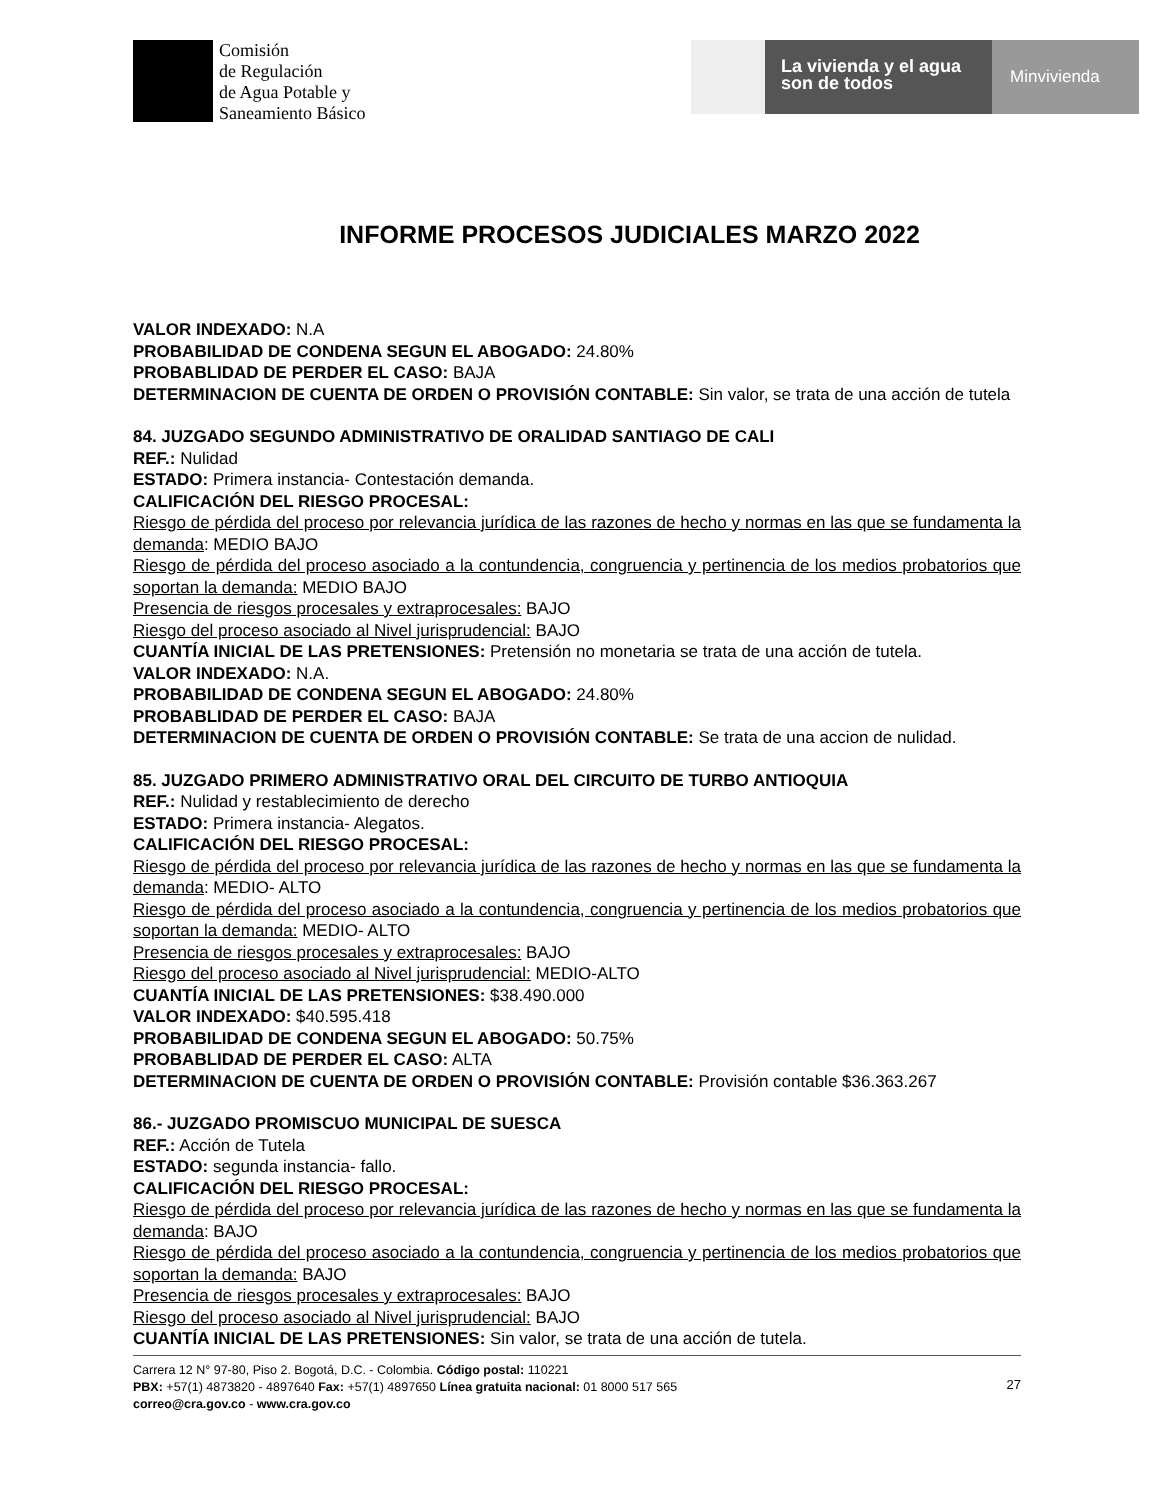Comisión
de Regulación
de Agua Potable y
Saneamiento Básico
La vivienda y el agua son de todos
Minvivienda
INFORME PROCESOS JUDICIALES MARZO 2022
VALOR INDEXADO: N.A
PROBABILIDAD DE CONDENA SEGUN EL ABOGADO: 24.80%
PROBABLIDAD DE PERDER EL CASO: BAJA
DETERMINACION DE CUENTA DE ORDEN O PROVISIÓN CONTABLE: Sin valor, se trata de una acción de tutela
84. JUZGADO SEGUNDO ADMINISTRATIVO DE ORALIDAD SANTIAGO DE CALI
REF.: Nulidad
ESTADO: Primera instancia- Contestación demanda.
CALIFICACIÓN DEL RIESGO PROCESAL:
Riesgo de pérdida del proceso por relevancia jurídica de las razones de hecho y normas en las que se fundamenta la demanda: MEDIO BAJO
Riesgo de pérdida del proceso asociado a la contundencia, congruencia y pertinencia de los medios probatorios que soportan la demanda: MEDIO BAJO
Presencia de riesgos procesales y extraprocesales: BAJO
Riesgo del proceso asociado al Nivel jurisprudencial: BAJO
CUANTÍA INICIAL DE LAS PRETENSIONES: Pretensión no monetaria se trata de una acción de tutela.
VALOR INDEXADO: N.A.
PROBABILIDAD DE CONDENA SEGUN EL ABOGADO: 24.80%
PROBABLIDAD DE PERDER EL CASO: BAJA
DETERMINACION DE CUENTA DE ORDEN O PROVISIÓN CONTABLE: Se trata de una accion de nulidad.
85. JUZGADO PRIMERO ADMINISTRATIVO ORAL DEL CIRCUITO DE TURBO ANTIOQUIA
REF.: Nulidad y restablecimiento de derecho
ESTADO: Primera instancia- Alegatos.
CALIFICACIÓN DEL RIESGO PROCESAL:
Riesgo de pérdida del proceso por relevancia jurídica de las razones de hecho y normas en las que se fundamenta la demanda: MEDIO- ALTO
Riesgo de pérdida del proceso asociado a la contundencia, congruencia y pertinencia de los medios probatorios que soportan la demanda: MEDIO- ALTO
Presencia de riesgos procesales y extraprocesales: BAJO
Riesgo del proceso asociado al Nivel jurisprudencial: MEDIO-ALTO
CUANTÍA INICIAL DE LAS PRETENSIONES: $38.490.000
VALOR INDEXADO: $40.595.418
PROBABILIDAD DE CONDENA SEGUN EL ABOGADO: 50.75%
PROBABLIDAD DE PERDER EL CASO: ALTA
DETERMINACION DE CUENTA DE ORDEN O PROVISIÓN CONTABLE: Provisión contable $36.363.267
86.- JUZGADO PROMISCUO MUNICIPAL DE SUESCA
REF.: Acción de Tutela
ESTADO: segunda instancia- fallo.
CALIFICACIÓN DEL RIESGO PROCESAL:
Riesgo de pérdida del proceso por relevancia jurídica de las razones de hecho y normas en las que se fundamenta la demanda: BAJO
Riesgo de pérdida del proceso asociado a la contundencia, congruencia y pertinencia de los medios probatorios que soportan la demanda: BAJO
Presencia de riesgos procesales y extraprocesales: BAJO
Riesgo del proceso asociado al Nivel jurisprudencial: BAJO
CUANTÍA INICIAL DE LAS PRETENSIONES: Sin valor, se trata de una acción de tutela.
Carrera 12 N° 97-80, Piso 2. Bogotá, D.C. - Colombia. Código postal: 110221
PBX: +57(1) 4873820 - 4897640 Fax: +57(1) 4897650 Línea gratuita nacional: 01 8000 517 565
correo@cra.gov.co - www.cra.gov.co
27